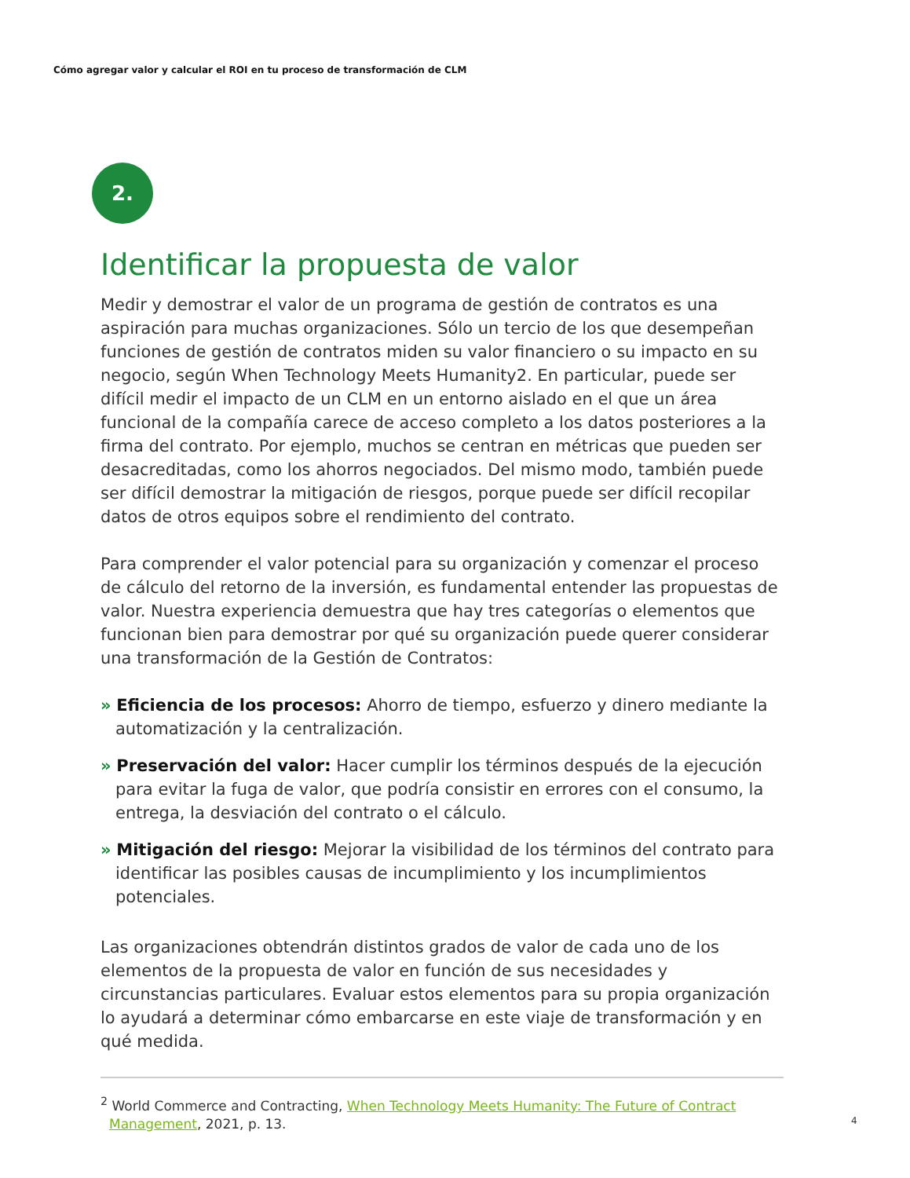Cómo agregar valor y calcular el ROI en tu proceso de transformación de CLM
2.
Identificar la propuesta de valor
Medir y demostrar el valor de un programa de gestión de contratos es una aspiración para muchas organizaciones. Sólo un tercio de los que desempeñan funciones de gestión de contratos miden su valor financiero o su impacto en su negocio, según When Technology Meets Humanity2. En particular, puede ser difícil medir el impacto de un CLM en un entorno aislado en el que un área funcional de la compañía carece de acceso completo a los datos posteriores a la firma del contrato. Por ejemplo, muchos se centran en métricas que pueden ser desacreditadas, como los ahorros negociados. Del mismo modo, también puede ser difícil demostrar la mitigación de riesgos, porque puede ser difícil recopilar datos de otros equipos sobre el rendimiento del contrato.
Para comprender el valor potencial para su organización y comenzar el proceso de cálculo del retorno de la inversión, es fundamental entender las propuestas de valor. Nuestra experiencia demuestra que hay tres categorías o elementos que funcionan bien para demostrar por qué su organización puede querer considerar una transformación de la Gestión de Contratos:
» Eficiencia de los procesos: Ahorro de tiempo, esfuerzo y dinero mediante la automatización y la centralización.
» Preservación del valor: Hacer cumplir los términos después de la ejecución para evitar la fuga de valor, que podría consistir en errores con el consumo, la entrega, la desviación del contrato o el cálculo.
» Mitigación del riesgo: Mejorar la visibilidad de los términos del contrato para identificar las posibles causas de incumplimiento y los incumplimientos potenciales.
Las organizaciones obtendrán distintos grados de valor de cada uno de los elementos de la propuesta de valor en función de sus necesidades y circunstancias particulares. Evaluar estos elementos para su propia organización lo ayudará a determinar cómo embarcarse en este viaje de transformación y en qué medida.
<sup>2</sup> World Commerce and Contracting, When Technology Meets Humanity: The Future of Contract Management, 2021, p. 13.
4